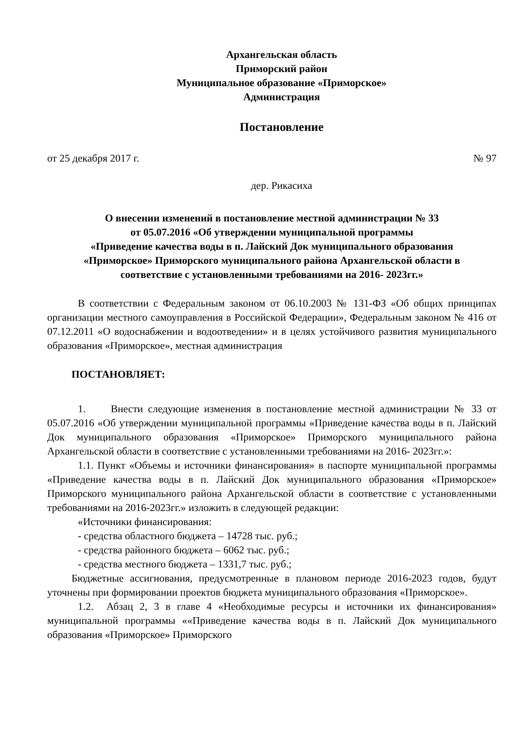Архангельская область
Приморский район
Муниципальное образование «Приморское»
Администрация
Постановление
от 25 декабря 2017 г. № 97
дер. Рикасиха
О внесении изменений в постановление местной администрации № 33
от 05.07.2016 «Об утверждении муниципальной программы
«Приведение качества воды в п. Лайский Док муниципального образования
«Приморское» Приморского муниципального района Архангельской области в
соответствие с установленными требованиями на 2016- 2023гг.»
В соответствии с Федеральным законом от 06.10.2003 № 131-ФЗ «Об общих принципах организации местного самоуправления в Российской Федерации», Федеральным законом № 416 от 07.12.2011 «О водоснабжении и водоотведении» и в целях устойчивого развития муниципального образования «Приморское», местная администрация
ПОСТАНОВЛЯЕТ:
1. Внести следующие изменения в постановление местной администрации № 33 от 05.07.2016 «Об утверждении муниципальной программы «Приведение качества воды в п. Лайский Док муниципального образования «Приморское» Приморского муниципального района Архангельской области в соответствие с установленными требованиями на 2016- 2023гг.»:
1.1. Пункт «Объемы и источники финансирования» в паспорте муниципальной программы «Приведение качества воды в п. Лайский Док муниципального образования «Приморское» Приморского муниципального района Архангельской области в соответствие с установленными требованиями на 2016-2023гг.» изложить в следующей редакции:
«Источники финансирования:
- средства областного бюджета – 14728 тыс. руб.;
- средства районного бюджета – 6062 тыс. руб.;
- средства местного бюджета – 1331,7 тыс. руб.;
Бюджетные ассигнования, предусмотренные в плановом периоде 2016-2023 годов, будут уточнены при формировании проектов бюджета муниципального образования «Приморское».
1.2. Абзац 2, 3 в главе 4 «Необходимые ресурсы и источники их финансирования» муниципальной программы ««Приведение качества воды в п. Лайский Док муниципального образования «Приморское» Приморского